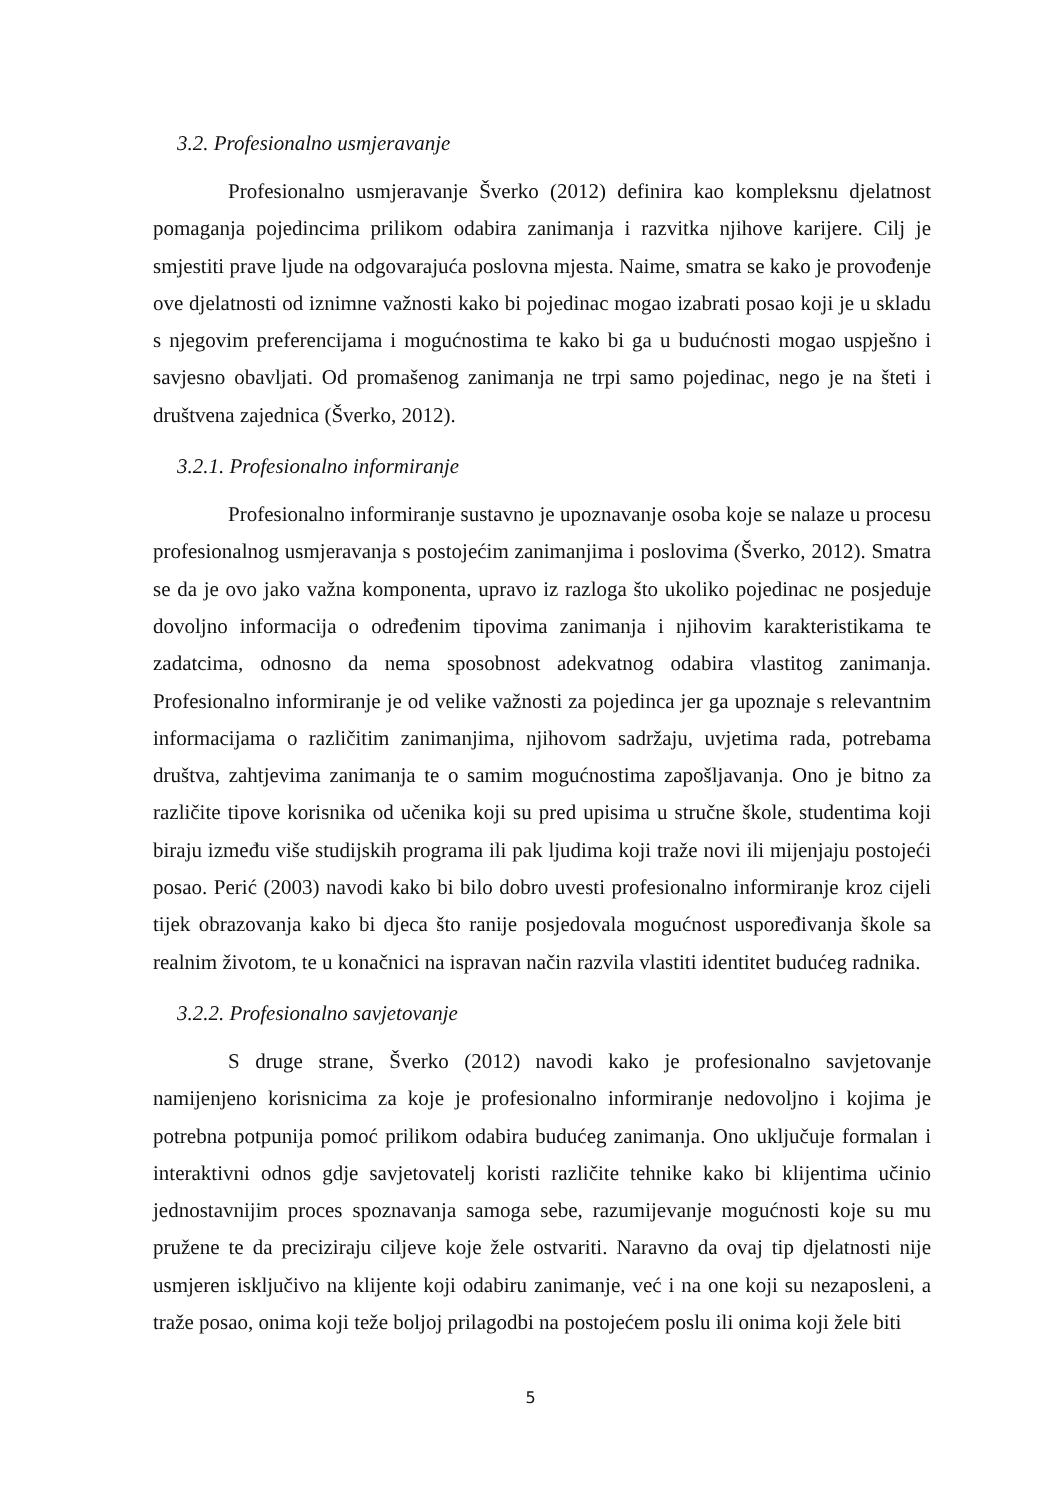3.2. Profesionalno usmjeravanje
Profesionalno usmjeravanje Šverko (2012) definira kao kompleksnu djelatnost pomaganja pojedincima prilikom odabira zanimanja i razvitka njihove karijere. Cilj je smjestiti prave ljude na odgovarajuća poslovna mjesta. Naime, smatra se kako je provođenje ove djelatnosti od iznimne važnosti kako bi pojedinac mogao izabrati posao koji je u skladu s njegovim preferencijama i mogućnostima te kako bi ga u budućnosti mogao uspješno i savjesno obavljati. Od promašenog zanimanja ne trpi samo pojedinac, nego je na šteti i društvena zajednica (Šverko, 2012).
3.2.1. Profesionalno informiranje
Profesionalno informiranje sustavno je upoznavanje osoba koje se nalaze u procesu profesionalnog usmjeravanja s postojećim zanimanjima i poslovima (Šverko, 2012). Smatra se da je ovo jako važna komponenta, upravo iz razloga što ukoliko pojedinac ne posjeduje dovoljno informacija o određenim tipovima zanimanja i njihovim karakteristikama te zadatcima, odnosno da nema sposobnost adekvatnog odabira vlastitog zanimanja. Profesionalno informiranje je od velike važnosti za pojedinca jer ga upoznaje s relevantnim informacijama o različitim zanimanjima, njihovom sadržaju, uvjetima rada, potrebama društva, zahtjevima zanimanja te o samim mogućnostima zapošljavanja. Ono je bitno za različite tipove korisnika od učenika koji su pred upisima u stručne škole, studentima koji biraju između više studijskih programa ili pak ljudima koji traže novi ili mijenjaju postojeći posao. Perić (2003) navodi kako bi bilo dobro uvesti profesionalno informiranje kroz cijeli tijek obrazovanja kako bi djeca što ranije posjedovala mogućnost uspoređivanja škole sa realnim životom, te u konačnici na ispravan način razvila vlastiti identitet budućeg radnika.
3.2.2. Profesionalno savjetovanje
S druge strane, Šverko (2012) navodi kako je profesionalno savjetovanje namijenjeno korisnicima za koje je profesionalno informiranje nedovoljno i kojima je potrebna potpunija pomoć prilikom odabira budućeg zanimanja. Ono uključuje formalan i interaktivni odnos gdje savjetovatelj koristi različite tehnike kako bi klijentima učinio jednostavnijim proces spoznavanja samoga sebe, razumijevanje mogućnosti koje su mu pružene te da preciziraju ciljeve koje žele ostvariti. Naravno da ovaj tip djelatnosti nije usmjeren isključivo na klijente koji odabiru zanimanje, već i na one koji su nezaposleni, a traže posao, onima koji teže boljoj prilagodbi na postojećem poslu ili onima koji žele biti
5